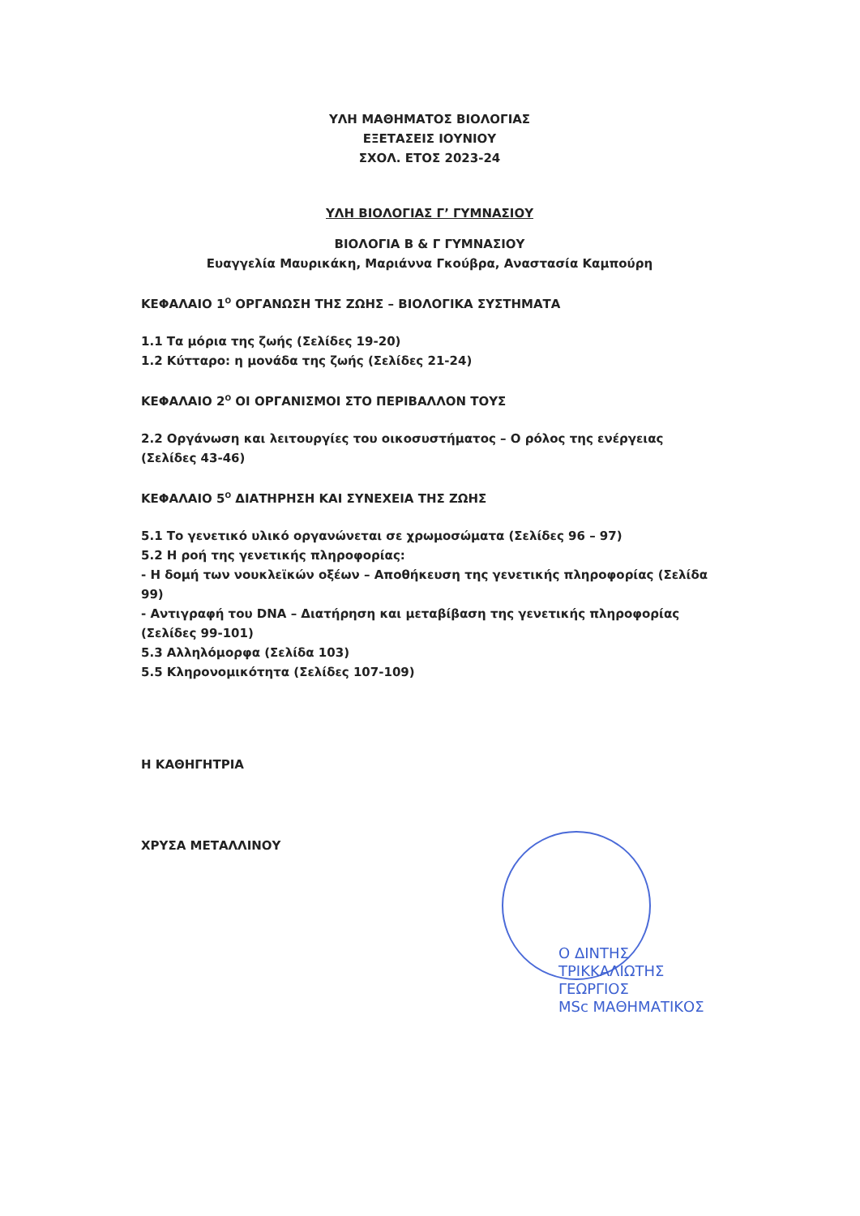ΥΛΗ ΜΑΘΗΜΑΤΟΣ ΒΙΟΛΟΓΙΑΣ
ΕΞΕΤΑΣΕΙΣ ΙΟΥΝΙΟΥ
ΣΧΟΛ. ΕΤΟΣ 2023-24
ΥΛΗ ΒΙΟΛΟΓΙΑΣ Γ’ ΓΥΜΝΑΣΙΟΥ
ΒΙΟΛΟΓΙΑ Β & Γ ΓΥΜΝΑΣΙΟΥ
Ευαγγελία Μαυρικάκη, Μαριάννα Γκούβρα, Αναστασία Καμπούρη
ΚΕΦΑΛΑΙΟ 1<sup>Ο</sup> ΟΡΓΑΝΩΣΗ ΤΗΣ ΖΩΗΣ – ΒΙΟΛΟΓΙΚΑ ΣΥΣΤΗΜΑΤΑ
1.1 Τα μόρια της ζωής (Σελίδες 19-20)
1.2 Κύτταρο: η μονάδα της ζωής (Σελίδες 21-24)
ΚΕΦΑΛΑΙΟ 2<sup>Ο</sup> ΟΙ ΟΡΓΑΝΙΣΜΟΙ ΣΤΟ ΠΕΡΙΒΑΛΛΟΝ ΤΟΥΣ
2.2 Οργάνωση και λειτουργίες του οικοσυστήματος – Ο ρόλος της ενέργειας (Σελίδες 43-46)
ΚΕΦΑΛΑΙΟ 5<sup>Ο</sup> ΔΙΑΤΗΡΗΣΗ ΚΑΙ ΣΥΝΕΧΕΙΑ ΤΗΣ ΖΩΗΣ
5.1 Το γενετικό υλικό οργανώνεται σε χρωμοσώματα (Σελίδες 96 – 97)
5.2 Η ροή της γενετικής πληροφορίας:
- Η δομή των νουκλεϊκών οξέων – Αποθήκευση της γενετικής πληροφορίας (Σελίδα 99)
- Αντιγραφή του DNA – Διατήρηση και μεταβίβαση της γενετικής πληροφορίας (Σελίδες 99-101)
5.3 Αλληλόμορφα (Σελίδα 103)
5.5 Κληρονομικότητα (Σελίδες 107-109)
Η ΚΑΘΗΓΗΤΡΙΑ
ΧΡΥΣΑ ΜΕΤΑΛΛΙΝΟΥ
Ο ΔΙΝΤΗΣ
ΤΡΙΚΚΑΛΙΩΤΗΣ ΓΕΩΡΓΙΟΣ
MSc ΜΑΘΗΜΑΤΙΚΟΣ